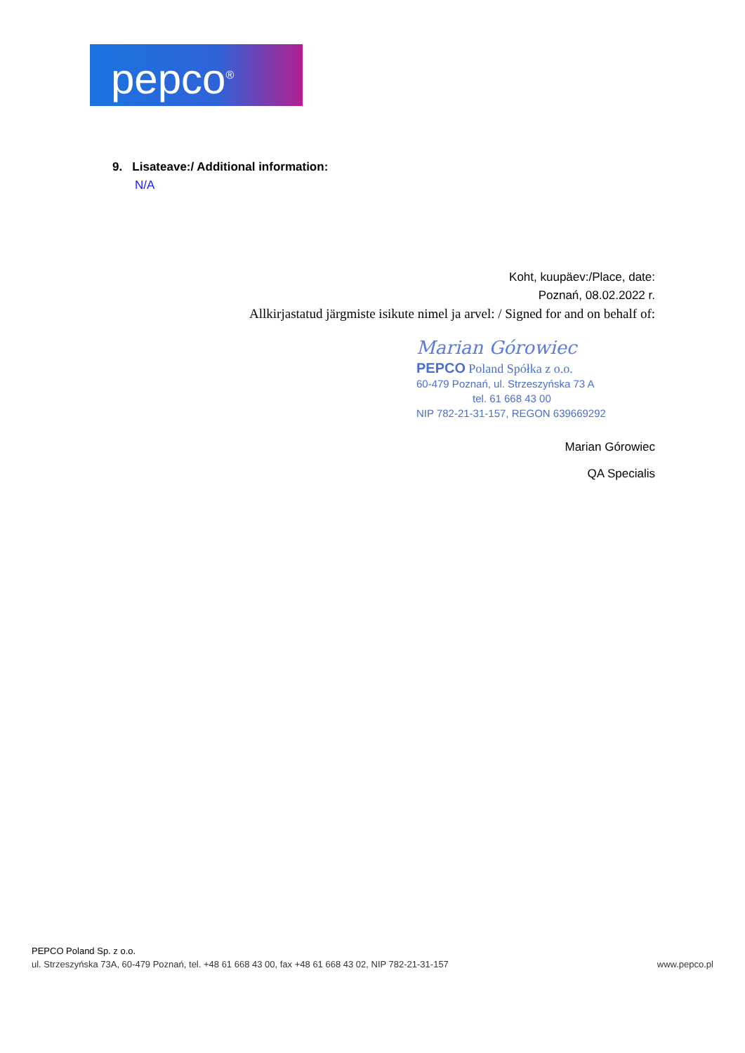pepco<sup>®</sup>
9. Lisateave:/ Additional information:
N/A
Koht, kuupäev:/Place, date:
Poznań, 08.02.2022 r.
Allkirjastatud järgmiste isikute nimel ja arvel: / Signed for and on behalf of:
Marian Górowiec
PEPCO Poland Spółka z o.o.
60-479 Poznań, ul. Strzeszyńska 73 A
tel. 61 668 43 00
NIP 782-21-31-157, REGON 639669292
Marian Górowiec
QA Specialis
PEPCO Poland Sp. z o.o.
ul. Strzeszyńska 73A, 60-479 Poznań, tel. +48 61 668 43 00, fax +48 61 668 43 02, NIP 782-21-31-157 www.pepco.pl